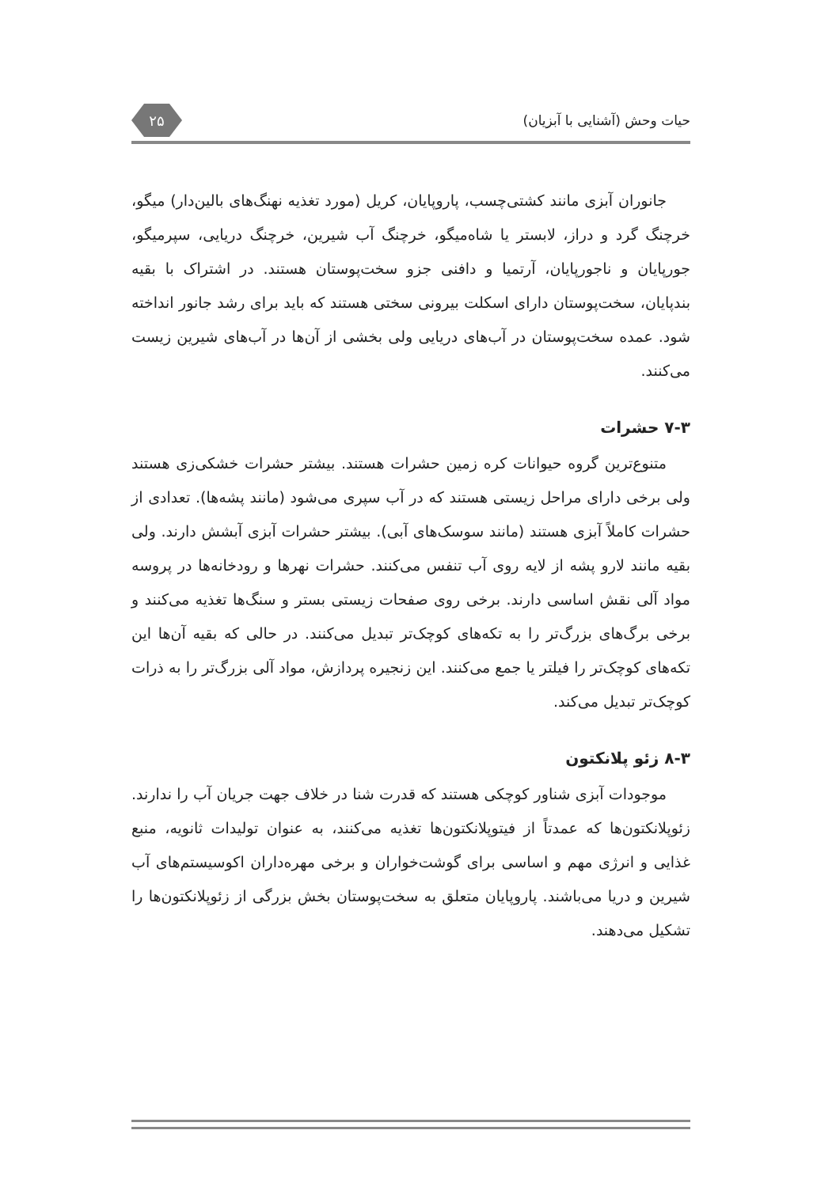حیات وحش (آشنایی با آبزیان) ۲۵
جانوران آبزی مانند کشتی‌چسب، پاروپایان، کریل (مورد تغذیه نهنگ‌های بالین‌دار) میگو، خرچنگ گرد و دراز، لابستر یا شاه‌میگو، خرچنگ آب شیرین، خرچنگ دریایی، سپرمیگو، جورپایان و ناجورپایان، آرتمیا و دافنی جزو سخت‌پوستان هستند. در اشتراک با بقیه بندپایان، سخت‌پوستان دارای اسکلت بیرونی سختی هستند که باید برای رشد جانور انداخته شود. عمده سخت‌پوستان در آب‌های دریایی ولی بخشی از آن‌ها در آب‌های شیرین زیست می‌کنند.
۷-۳ حشرات
متنوع‌ترین گروه حیوانات کره زمین حشرات هستند. بیشتر حشرات خشکی‌زی هستند ولی برخی دارای مراحل زیستی هستند که در آب سپری می‌شود (مانند پشه‌ها). تعدادی از حشرات کاملاً آبزی هستند (مانند سوسک‌های آبی). بیشتر حشرات آبزی آبشش دارند. ولی بقیه مانند لارو پشه از لایه روی آب تنفس می‌کنند. حشرات نهرها و رودخانه‌ها در پروسه مواد آلی نقش اساسی دارند. برخی روی صفحات زیستی بستر و سنگ‌ها تغذیه می‌کنند و برخی برگ‌های بزرگ‌تر را به تکه‌های کوچک‌تر تبدیل می‌کنند. در حالی که بقیه آن‌ها این تکه‌های کوچک‌تر را فیلتر یا جمع می‌کنند. این زنجیره پردازش، مواد آلی بزرگ‌تر را به ذرات کوچک‌تر تبدیل می‌کند.
۸-۳ زئو پلانکتون
موجودات آبزی شناور کوچکی هستند که قدرت شنا در خلاف جهت جریان آب را ندارند. زئوپلانکتون‌ها که عمدتاً از فیتوپلانکتون‌ها تغذیه می‌کنند، به عنوان تولیدات ثانویه، منبع غذایی و انرژی مهم و اساسی برای گوشت‌خواران و برخی مهره‌داران اکوسیستم‌های آب شیرین و دریا می‌باشند. پاروپایان متعلق به سخت‌پوستان بخش بزرگی از زئوپلانکتون‌ها را تشکیل می‌دهند.